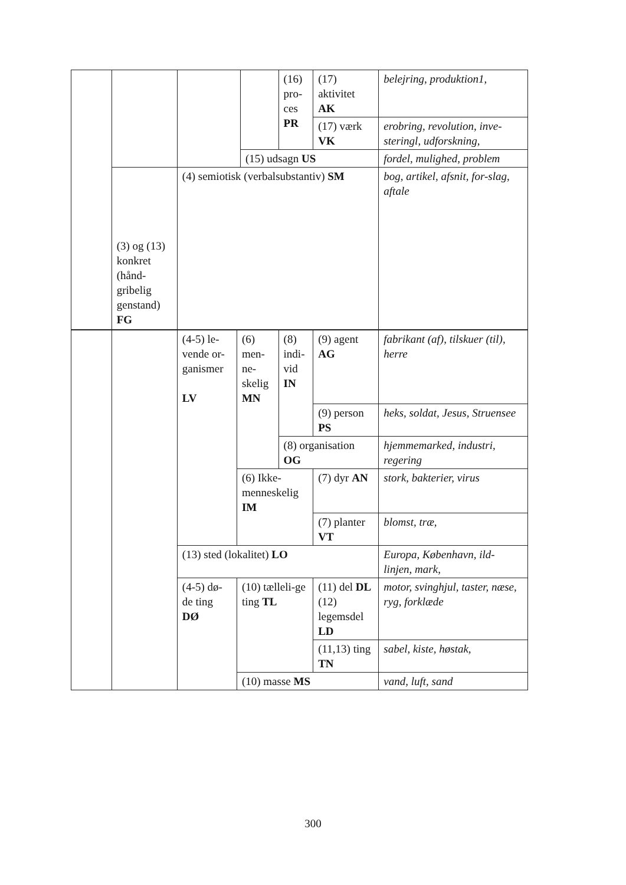| | | | | (16) pro-ces PR | (17) aktivitet AK | belejring, produktion1, |
| | | | | | (17) værk VK | erobring, revolution, inve-steringl, udforskning, |
| | | | (15) udsagn US | | | fordel, mulighed, problem |
| | (3) og (13) konkret (hånd-gribelig genstand) FG | (4) semiotisk (verbalsubstantiv) SM | | | | bog, artikel, afsnit, for-slag, aftale |
| | | (4-5) le-vende or-ganismer LV | (6) men-ne-skelig MN | (8) indi-vid IN | (9) agent AG | fabrikant (af), tilskuer (til), herre |
| | | | | | (9) person PS | heks, soldat, Jesus, Struensee |
| | | | | (8) organisation OG | | hjemmemarked, industri, regering |
| | | | (6) Ikke-menneskelig IM | | (7) dyr AN | stork, bakterier, virus |
| | | | | | (7) planter VT | blomst, træ, |
| | | (13) sted (lokalitet) LO | | | | Europa, København, ild-linjen, mark, |
| | | (4-5) dø-de ting DØ | (10) tælleli-ge ting TL | | (11) del DL (12) legemsdel LD | motor, svinghjul, taster, næse, ryg, forklæde |
| | | | | | (11,13) ting TN | sabel, kiste, høstak, |
| | | | (10) masse MS | | | vand, luft, sand |
300